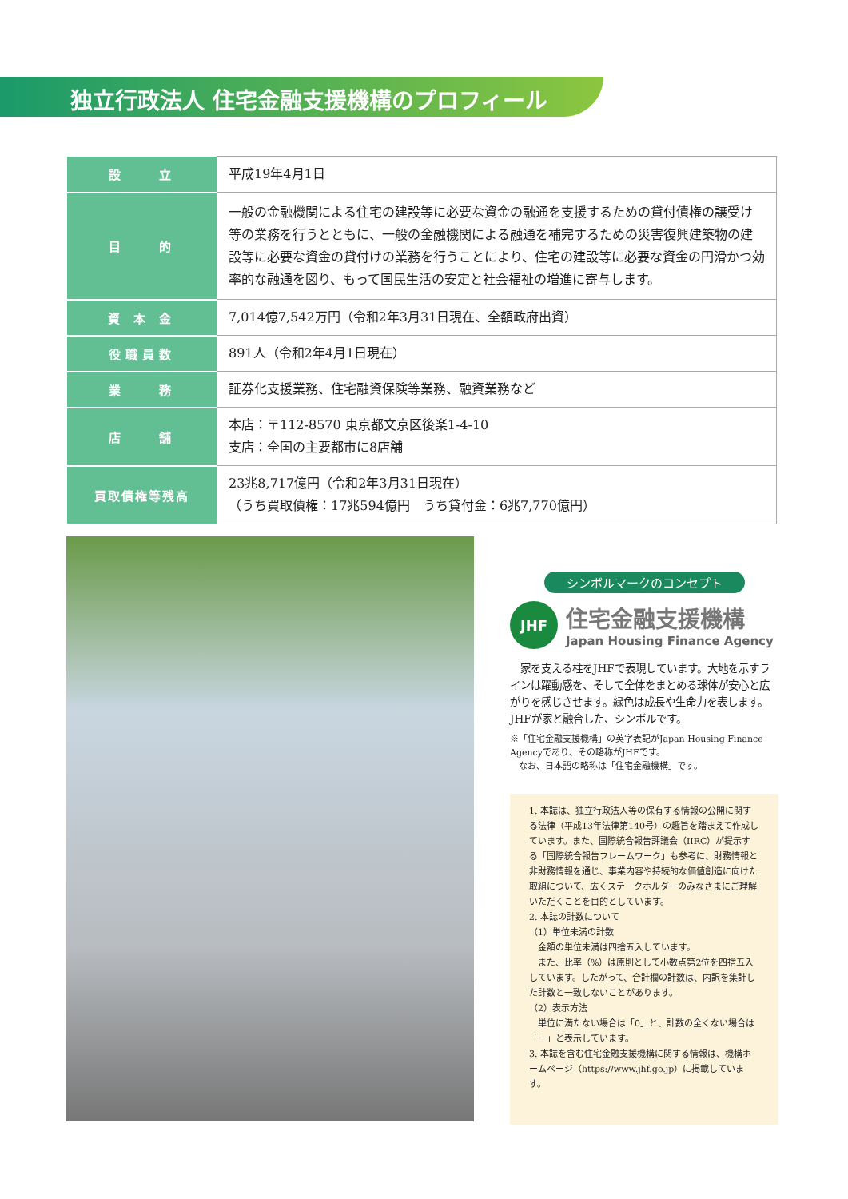独立行政法人 住宅金融支援機構のプロフィール
| 設 立 | 平成19年4月1日 |
| 目 的 | 一般の金融機関による住宅の建設等に必要な資金の融通を支援するための貸付債権の譲受け等の業務を行うとともに、一般の金融機関による融通を補完するための災害復興建築物の建設等に必要な資金の貸付けの業務を行うことにより、住宅の建設等に必要な資金の円滑かつ効率的な融通を図り、もって国民生活の安定と社会福祉の増進に寄与します。 |
| 資 本 金 | 7,014億7,542万円（令和2年3月31日現在、全額政府出資） |
| 役職員数 | 891人（令和2年4月1日現在） |
| 業 務 | 証券化支援業務、住宅融資保険等業務、融資業務など |
| 店 舗 | 本店：〒112-8570 東京都文京区後楽1-4-10 支店：全国の主要都市に8店舗 |
| 買取債権等残高 | 23兆8,717億円（令和2年3月31日現在） （うち買取債権：17兆594億円 うち貸付金：6兆7,770億円） |
シンボルマークのコンセプト
JHF
住宅金融支援機構
Japan Housing Finance Agency
　家を支える柱をJHFで表現しています。大地を示すラインは躍動感を、そして全体をまとめる球体が安心と広がりを感じさせます。緑色は成長や生命力を表します。JHFが家と融合した、シンボルです。
※「住宅金融支援機構」の英字表記がJapan Housing Finance Agencyであり、その略称がJHFです。
　なお、日本語の略称は「住宅金融機構」です。
1. 本誌は、独立行政法人等の保有する情報の公開に関する法律（平成13年法律第140号）の趣旨を踏まえて作成しています。また、国際統合報告評議会（IIRC）が提示する「国際統合報告フレームワーク」も参考に、財務情報と非財務情報を通じ、事業内容や持続的な価値創造に向けた取組について、広くステークホルダーのみなさまにご理解いただくことを目的としています。
2. 本誌の計数について
（1）単位未満の計数
　金額の単位未満は四捨五入しています。
　また、比率（%）は原則として小数点第2位を四捨五入しています。したがって、合計欄の計数は、内訳を集計した計数と一致しないことがあります。
（2）表示方法
　単位に満たない場合は「0」と、計数の全くない場合は「－」と表示しています。
3. 本誌を含む住宅金融支援機構に関する情報は、機構ホームページ（https://www.jhf.go.jp）に掲載しています。